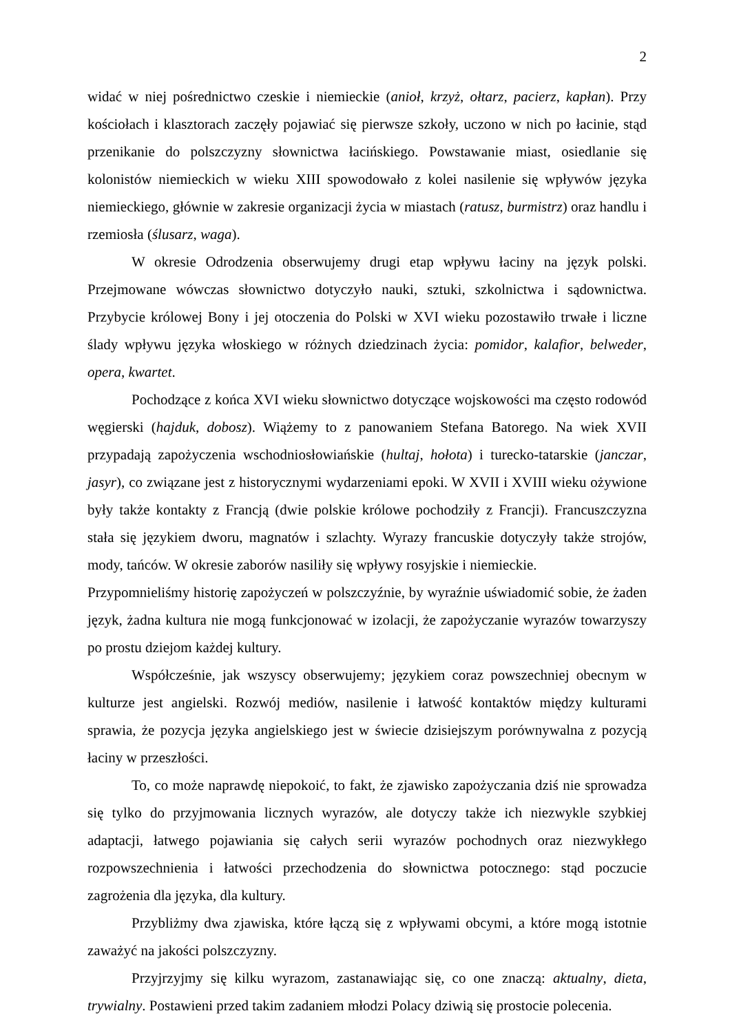2
widać w niej pośrednictwo czeskie i niemieckie (anioł, krzyż, ołtarz, pacierz, kapłan). Przy kościołach i klasztorach zaczęły pojawiać się pierwsze szkoły, uczono w nich po łacinie, stąd przenikanie do polszczyzny słownictwa łacińskiego. Powstawanie miast, osiedlanie się kolonistów niemieckich w wieku XIII spowodowało z kolei nasilenie się wpływów języka niemieckiego, głównie w zakresie organizacji życia w miastach (ratusz, burmistrz) oraz handlu i rzemiosła (ślusarz, waga).
W okresie Odrodzenia obserwujemy drugi etap wpływu łaciny na język polski. Przejmowane wówczas słownictwo dotyczyło nauki, sztuki, szkolnictwa i sądownictwa. Przybycie królowej Bony i jej otoczenia do Polski w XVI wieku pozostawiło trwałe i liczne ślady wpływu języka włoskiego w różnych dziedzinach życia: pomidor, kalafior, belweder, opera, kwartet.
Pochodzące z końca XVI wieku słownictwo dotyczące wojskowości ma często rodowód węgierski (hajduk, dobosz). Wiążemy to z panowaniem Stefana Batorego. Na wiek XVII przypadają zapożyczenia wschodniosłowiańskie (hultaj, hołota) i turecko-tatarskie (janczar, jasyr), co związane jest z historycznymi wydarzeniami epoki. W XVII i XVIII wieku ożywione były także kontakty z Francją (dwie polskie królowe pochodziły z Francji). Francuszczyzna stała się językiem dworu, magnatów i szlachty. Wyrazy francuskie dotyczyły także strojów, mody, tańców. W okresie zaborów nasiliły się wpływy rosyjskie i niemieckie.
Przypomnieliśmy historię zapożyczeń w polszczyźnie, by wyraźnie uświadomić sobie, że żaden język, żadna kultura nie mogą funkcjonować w izolacji, że zapożyczanie wyrazów towarzyszy po prostu dziejom każdej kultury.
Współcześnie, jak wszyscy obserwujemy; językiem coraz powszechniej obecnym w kulturze jest angielski. Rozwój mediów, nasilenie i łatwość kontaktów między kulturami sprawia, że pozycja języka angielskiego jest w świecie dzisiejszym porównywalna z pozycją łaciny w przeszłości.
To, co może naprawdę niepokoić, to fakt, że zjawisko zapożyczania dziś nie sprowadza się tylko do przyjmowania licznych wyrazów, ale dotyczy także ich niezwykle szybkiej adaptacji, łatwego pojawiania się całych serii wyrazów pochodnych oraz niezwykłego rozpowszechnienia i łatwości przechodzenia do słownictwa potocznego: stąd poczucie zagrożenia dla języka, dla kultury.
Przybliżmy dwa zjawiska, które łączą się z wpływami obcymi, a które mogą istotnie zaważyć na jakości polszczyzny.
Przyjrzyjmy się kilku wyrazom, zastanawiając się, co one znaczą: aktualny, dieta, trywialny. Postawieni przed takim zadaniem młodzi Polacy dziwią się prostocie polecenia.